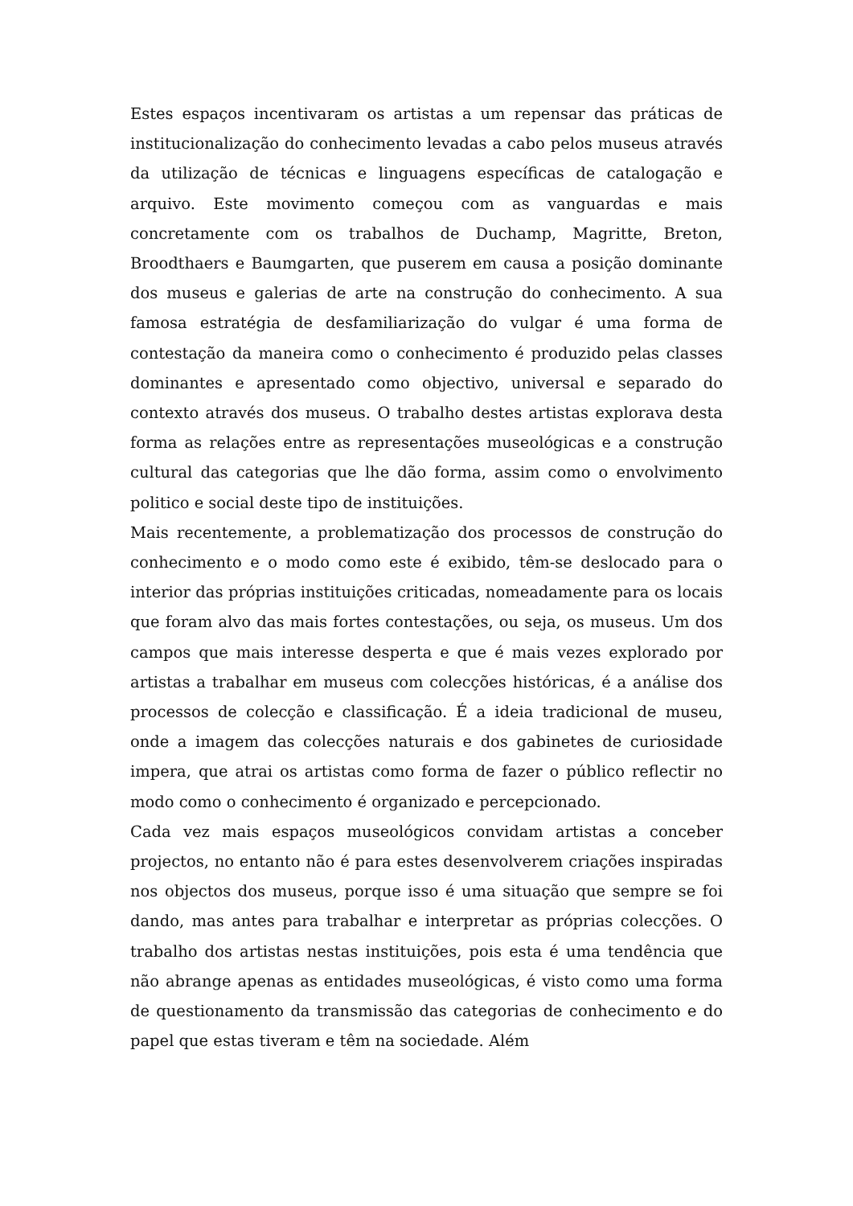Estes espaços incentivaram os artistas a um repensar das práticas de institucionalização do conhecimento levadas a cabo pelos museus através da utilização de técnicas e linguagens específicas de catalogação e arquivo. Este movimento começou com as vanguardas e mais concretamente com os trabalhos de Duchamp, Magritte, Breton, Broodthaers e Baumgarten, que puserem em causa a posição dominante dos museus e galerias de arte na construção do conhecimento. A sua famosa estratégia de desfamiliarização do vulgar é uma forma de contestação da maneira como o conhecimento é produzido pelas classes dominantes e apresentado como objectivo, universal e separado do contexto através dos museus. O trabalho destes artistas explorava desta forma as relações entre as representações museológicas e a construção cultural das categorias que lhe dão forma, assim como o envolvimento politico e social deste tipo de instituições.
Mais recentemente, a problematização dos processos de construção do conhecimento e o modo como este é exibido, têm-se deslocado para o interior das próprias instituições criticadas, nomeadamente para os locais que foram alvo das mais fortes contestações, ou seja, os museus. Um dos campos que mais interesse desperta e que é mais vezes explorado por artistas a trabalhar em museus com colecções históricas, é a análise dos processos de colecção e classificação. É a ideia tradicional de museu, onde a imagem das colecções naturais e dos gabinetes de curiosidade impera, que atrai os artistas como forma de fazer o público reflectir no modo como o conhecimento é organizado e percepcionado.
Cada vez mais espaços museológicos convidam artistas a conceber projectos, no entanto não é para estes desenvolverem criações inspiradas nos objectos dos museus, porque isso é uma situação que sempre se foi dando, mas antes para trabalhar e interpretar as próprias colecções. O trabalho dos artistas nestas instituições, pois esta é uma tendência que não abrange apenas as entidades museológicas, é visto como uma forma de questionamento da transmissão das categorias de conhecimento e do papel que estas tiveram e têm na sociedade. Além